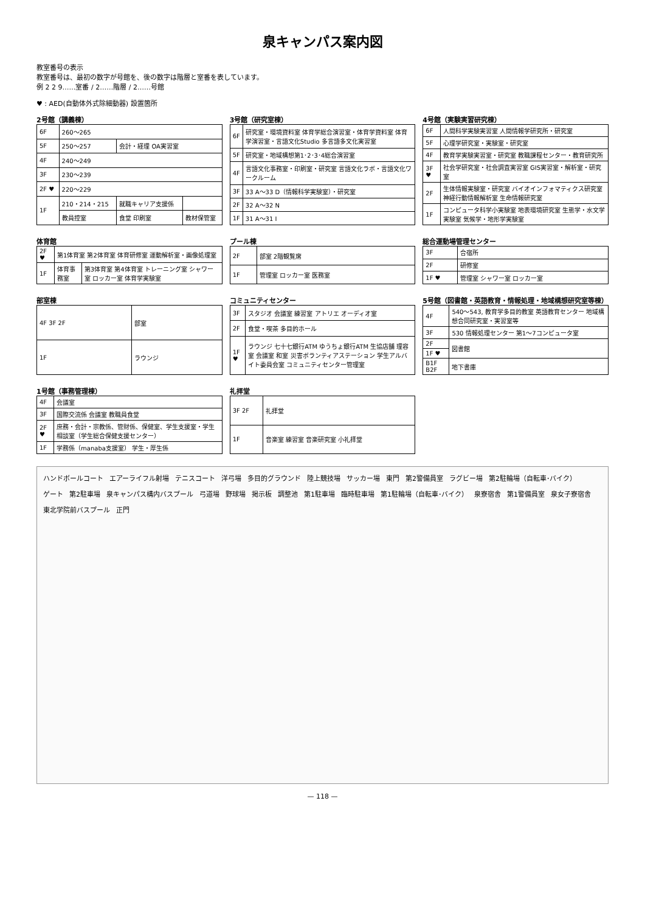泉キャンパス案内図
教室番号の表示
教室番号は、最初の数字が号館を、後の数字は階層と室番を表しています。
例 2 2 9……室番 / 2……階層 / 2……号館
♥ : AED(自動体外式除細動器) 設置箇所
2号館（講義棟）
| 6F | 260～265 | | |
| 5F | 250～257 | 会計・経理 OA実習室 | |
| 4F | 240～249 | | |
| 3F | 230～239 | | |
| 2F ♥ | 220～229 | | |
| 1F | 210・214・215 | 就職キャリア支援係 | |
| | 教員控室 | 食堂 印刷室 | 教材保管室 |
3号館（研究室棟）
| 6F | 研究室・環境資料室 体育学総合演習室・体育学資料室 体育学演習室・言語文化Studio 多言語多文化実習室 |
| 5F | 研究室・地域構想第1･2･3･4総合演習室 |
| 4F | 言語文化事務室・印刷室・研究室 言語文化ラボ・言語文化ワークルーム |
| 3F | 33 A～33 D（情報科学実験室）・研究室 |
| 2F | 32 A～32 N |
| 1F | 31 A～31 I |
4号館（実験実習研究棟）
| 6F | 人間科学実験実習室 人間情報学研究所・研究室 |
| 5F | 心理学研究室・実験室・研究室 |
| 4F | 教育学実験実習室・研究室 教職課程センター・教育研究所 |
| 3F ♥ | 社会学研究室・社会調査実習室 GIS実習室・解析室・研究室 |
| 2F | 生体情報実験室・研究室 バイオインフォマティクス研究室 神経行動情報解析室 生命情報研究室 |
| 1F | コンピュータ科学小実験室 地表環境研究室 生態学・水文学実験室 気候学・地形学実験室 |
体育館
| 2F ♥ | 第1体育室 第2体育室 体育研修室 運動解析室・画像処理室 | |
| 1F | 体育事務室 | 第3体育室 第4体育室 トレーニング室 シャワー室 ロッカー室 体育学実験室 |
プール棟
| 2F | 部室 2階観覧席 |
| 1F | 管理室 ロッカー室 医務室 |
総合運動場管理センター
| 3F | 合宿所 |
| 2F | 研修室 |
| 1F ♥ | 管理室 シャワー室 ロッカー室 |
部室棟
| 4F 3F 2F | 部室 |
| 1F | ラウンジ |
コミュニティセンター
| 3F | スタジオ 会議室 練習室 アトリエ オーディオ室 |
| 2F | 食堂・喫茶 多目的ホール |
| 1F ♥ | ラウンジ 七十七銀行ATM ゆうちょ銀行ATM 生協店舗 理容室 会議室 和室 災害ボランティアステーション 学生アルバイト委員会室 コミュニティセンター管理室 |
5号館（図書館・英語教育・情報処理・地域構想研究室等棟）
| 4F | 540～543, 教育学多目的教室 英語教育センター 地域構想合同研究室・実習室等 |
| 3F | 530 情報処理センター 第1～7コンピュータ室 |
| 2F | 図書館 |
| 1F ♥ | |
| B1F B2F | 地下書庫 |
1号館（事務管理棟）
| 4F | 会議室 |
| 3F | 国際交流係 会議室 教職員食堂 |
| 2F ♥ | 庶務・会計・宗教係、管財係、保健室、学生支援室・学生相談室（学生総合保健支援センター） |
| 1F | 学務係（manaba支援室） 学生・厚生係 |
礼拝堂
| 3F 2F | 礼拝堂 |
| 1F | 音楽室 練習室 音楽研究室 小礼拝堂 |
ハンドボールコート エアーライフル射場 テニスコート 洋弓場 多目的グラウンド 陸上競技場 サッカー場 東門 第2警備員室 ラグビー場 第2駐輪場（自転車･バイク） ゲート 第2駐車場 泉キャンパス構内バスプール 弓道場 野球場 掲示板 調整池 第1駐車場 臨時駐車場 第1駐輪場（自転車･バイク） 泉寮宿舎 第1警備員室 泉女子寮宿舎 東北学院前バスプール 正門
— 118 —